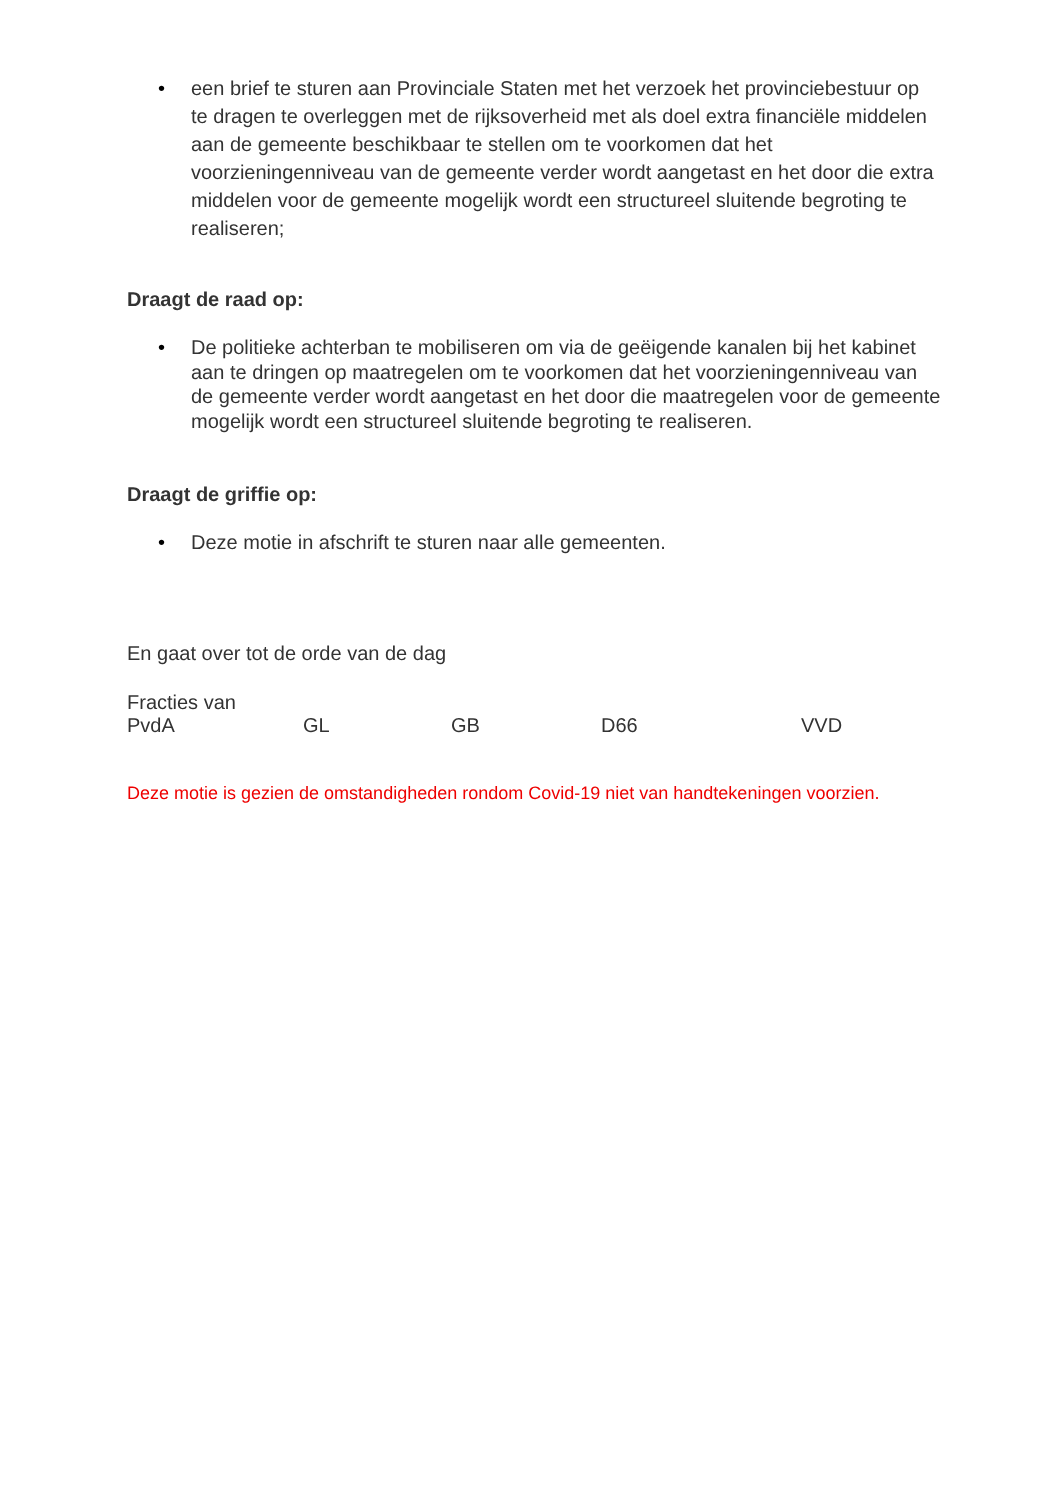• een brief te sturen aan Provinciale Staten met het verzoek het provinciebestuur op te dragen te overleggen met de rijksoverheid met als doel extra financiële middelen aan de gemeente beschikbaar te stellen om te voorkomen dat het voorzieningenniveau van de gemeente verder wordt aangetast en het door die extra middelen voor de gemeente mogelijk wordt een structureel sluitende begroting te realiseren;
Draagt de raad op:
• De politieke achterban te mobiliseren om via de geëigende kanalen bij het kabinet aan te dringen op maatregelen om te voorkomen dat het voorzieningenniveau van de gemeente verder wordt aangetast en het door die maatregelen voor de gemeente mogelijk wordt een structureel sluitende begroting te realiseren.
Draagt de griffie op:
• Deze motie in afschrift te sturen naar alle gemeenten.
En gaat over tot de orde van de dag
Fracties van
PvdA GL GB D66 VVD
Deze motie is gezien de omstandigheden rondom Covid-19 niet van handtekeningen voorzien.